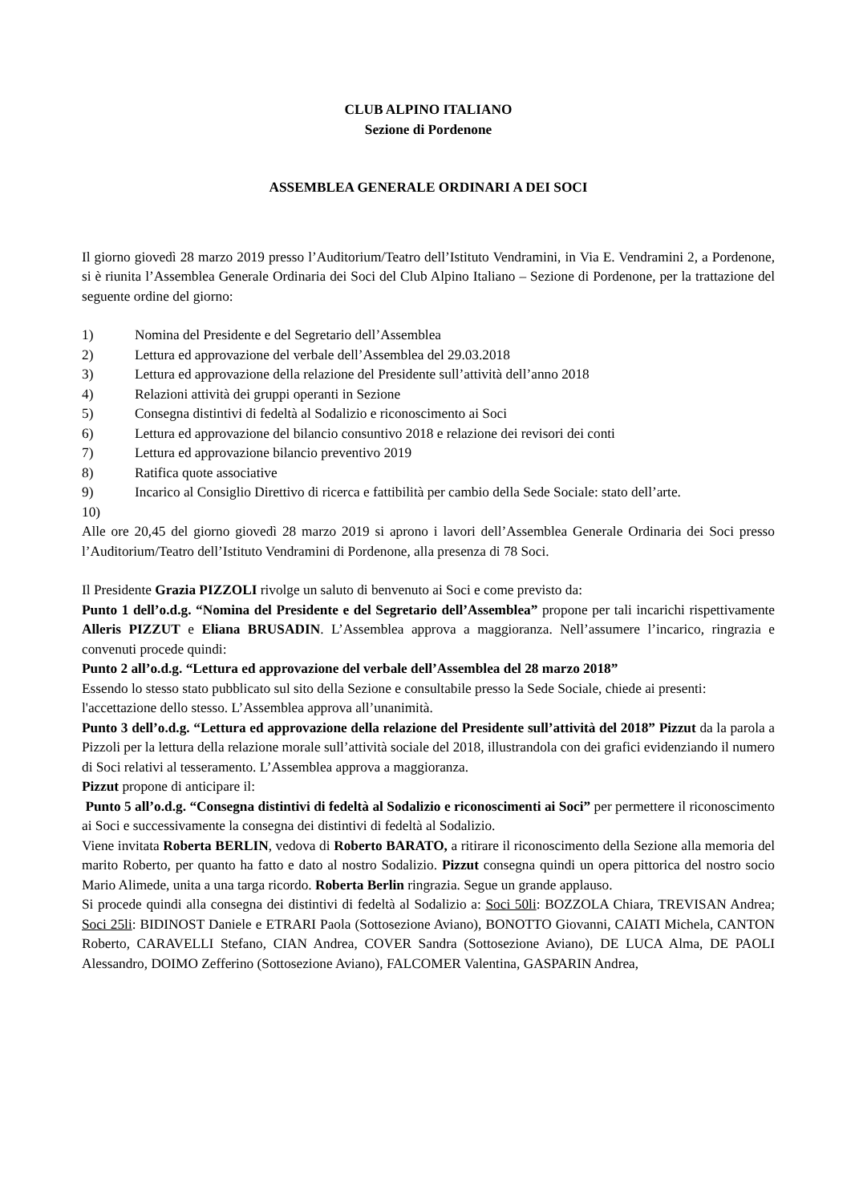CLUB ALPINO ITALIANO
Sezione di Pordenone
ASSEMBLEA GENERALE ORDINARI A DEI SOCI
Il giorno giovedì 28 marzo 2019 presso l’Auditorium/Teatro dell’Istituto Vendramini, in Via E. Vendramini 2, a Pordenone, si è riunita l’Assemblea Generale Ordinaria dei Soci del Club Alpino Italiano – Sezione di Pordenone, per la trattazione del seguente ordine del giorno:
1) Nomina del Presidente e del Segretario dell’Assemblea
2) Lettura ed approvazione del verbale dell’Assemblea del 29.03.2018
3) Lettura ed approvazione della relazione del Presidente sull’attività dell’anno 2018
4) Relazioni attività dei gruppi operanti in Sezione
5) Consegna distintivi di fedeltà al Sodalizio e riconoscimento ai Soci
6) Lettura ed approvazione del bilancio consuntivo 2018 e relazione dei revisori dei conti
7) Lettura ed approvazione bilancio preventivo 2019
8) Ratifica quote associative
9) Incarico al Consiglio Direttivo di ricerca e fattibilità per cambio della Sede Sociale: stato dell’arte.
10)
Alle ore 20,45 del giorno giovedì 28 marzo 2019 si aprono i lavori dell’Assemblea Generale Ordinaria dei Soci presso l’Auditorium/Teatro dell’Istituto Vendramini di Pordenone, alla presenza di 78 Soci.
Il Presidente Grazia PIZZOLI rivolge un saluto di benvenuto ai Soci e come previsto da:
Punto 1 dell’o.d.g. “Nomina del Presidente e del Segretario dell’Assemblea” propone per tali incarichi rispettivamente Alleris PIZZUT e Eliana BRUSADIN. L’Assemblea approva a maggioranza. Nell’assumere l’incarico, ringrazia e convenuti procede quindi:
Punto 2 all’o.d.g. “Lettura ed approvazione del verbale dell’Assemblea del 28 marzo 2018”
Essendo lo stesso stato pubblicato sul sito della Sezione e consultabile presso la Sede Sociale, chiede ai presenti:
l'accettazione dello stesso. L’Assemblea approva all’unanimità.
Punto 3 dell’o.d.g. “Lettura ed approvazione della relazione del Presidente sull’attività del 2018” Pizzut da la parola a Pizzoli per la lettura della relazione morale sull’attività sociale del 2018, illustrandola con dei grafici evidenziando il numero di Soci relativi al tesseramento. L’Assemblea approva a maggioranza.
Pizzut propone di anticipare il:
Punto 5 all’o.d.g. “Consegna distintivi di fedeltà al Sodalizio e riconoscimenti ai Soci” per permettere il riconoscimento ai Soci e successivamente la consegna dei distintivi di fedeltà al Sodalizio.
Viene invitata Roberta BERLIN, vedova di Roberto BARATO, a ritirare il riconoscimento della Sezione alla memoria del marito Roberto, per quanto ha fatto e dato al nostro Sodalizio. Pizzut consegna quindi un opera pittorica del nostro socio Mario Alimede, unita a una targa ricordo. Roberta Berlin ringrazia. Segue un grande applauso.
Si procede quindi alla consegna dei distintivi di fedeltà al Sodalizio a: Soci 50li: BOZZOLA Chiara, TREVISAN Andrea; Soci 25li: BIDINOST Daniele e ETRARI Paola (Sottosezione Aviano), BONOTTO Giovanni, CAIATI Michela, CANTON Roberto, CARAVELLI Stefano, CIAN Andrea, COVER Sandra (Sottosezione Aviano), DE LUCA Alma, DE PAOLI Alessandro, DOIMO Zefferino (Sottosezione Aviano), FALCOMER Valentina, GASPARIN Andrea,